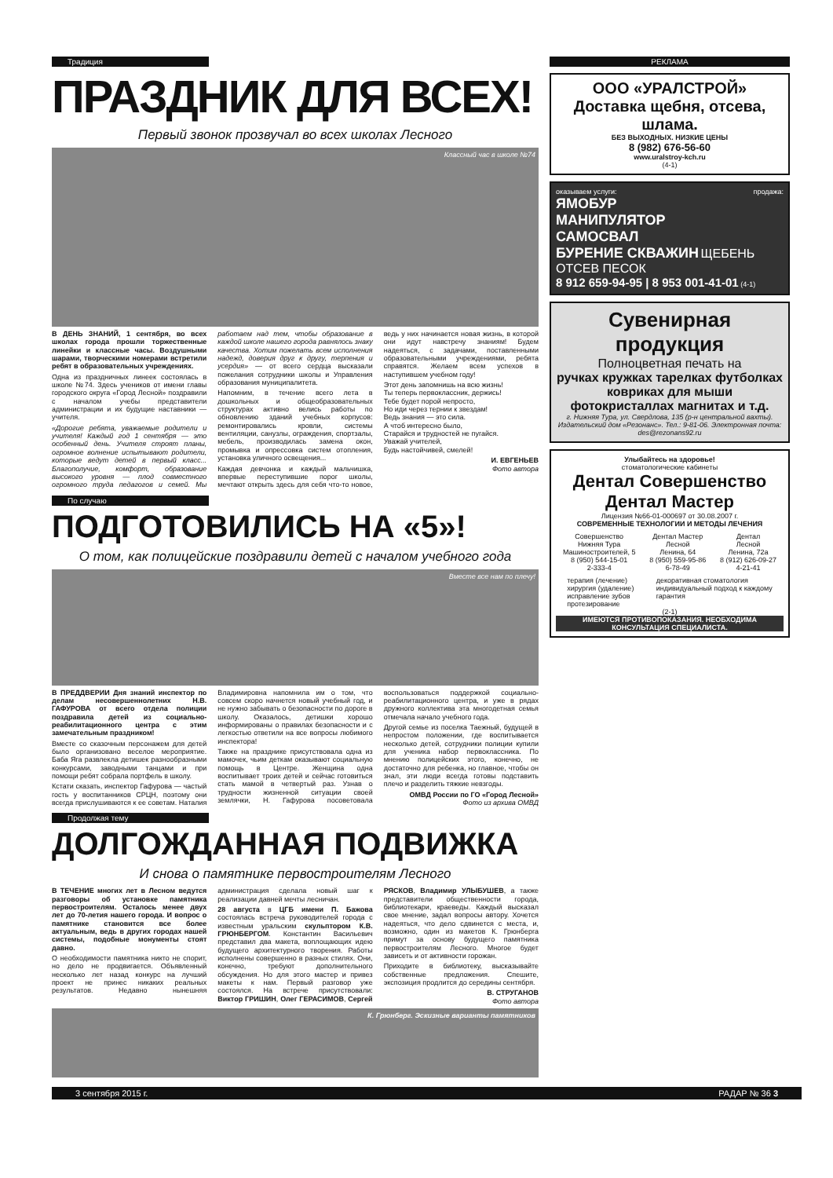Традиция
ПРАЗДНИК ДЛЯ ВСЕХ!
Первый звонок прозвучал во всех школах Лесного
Классный час в школе №74
В ДЕНЬ ЗНАНИЙ, 1 сентября, во всех школах города прошли торжественные линейки и классные часы. Воздушными шарами, творческими номерами встретили ребят в образовательных учреждениях.
Одна из праздничных линеек состоялась в школе №74. Здесь учеников от имени главы городского округа «Город Лесной» поздравили с началом учебы представители администрации и их будущие наставники — учителя.
«Дорогие ребята, уважаемые родители и учителя! Каждый год 1 сентября — это особенный день. Учителя строят планы, огромное волнение испытывают родители, которые ведут детей в первый класс... Благополучие, комфорт, образование высокого уровня — плод совместного огромного труда педагогов и семей. Мы работаем над тем, чтобы образование в каждой школе нашего города равнялось знаку качества. Хотим пожелать всем исполнения надежд, доверия друг к другу, терпения и усердия» — от всего сердца высказали пожелания сотрудники школы и Управления образования муниципалитета.
Напомним, в течение всего лета в дошкольных и общеобразовательных структурах активно велись работы по обновлению зданий учебных корпусов: ремонтировались кровли, системы вентиляции, санузлы, ограждения, спортзалы, мебель, производилась замена окон, промывка и опрессовка систем отопления, установка уличного освещения...
Каждая девчонка и каждый мальчишка, впервые переступившие порог школы, мечтают открыть здесь для себя что-то новое, ведь у них начинается новая жизнь, в которой они идут навстречу знаниям! Будем надеяться, с задачами, поставленными образовательными учреждениями, ребята справятся. Желаем всем успехов в наступившем учебном году!
Этот день запомнишь на всю жизнь!
Ты теперь первоклассник, держись!
Тебе будет порой непросто,
Но иди через тернии к звездам!
Ведь знания — это сила.
А чтоб интересно было,
Старайся и трудностей не пугайся.
Уважай учителей,
Будь настойчивей, смелей!
И. ЕВГЕНЬЕВ
Фото автора
По случаю
ПОДГОТОВИЛИСЬ НА «5»!
О том, как полицейские поздравили детей с началом учебного года
Вместе все нам по плечу!
В ПРЕДДВЕРИИ Дня знаний инспектор по делам несовершеннолетних Н.В. ГАФУРОВА от всего отдела полиции поздравила детей из социально-реабилитационного центра с этим замечательным праздником!
Вместе со сказочным персонажем для детей было организовано веселое мероприятие. Баба Яга развлекла детишек разнообразными конкурсами, заводными танцами и при помощи ребят собрала портфель в школу.
Кстати сказать, инспектор Гафурова — частый гость у воспитанников СРЦН, поэтому они всегда прислушиваются к ее советам. Наталия Владимировна напомнила им о том, что совсем скоро начнется новый учебный год, и не нужно забывать о безопасности по дороге в школу. Оказалось, детишки хорошо информированы о правилах безопасности и с легкостью ответили на все вопросы любимого инспектора!
Также на празднике присутствовала одна из мамочек, чьим деткам оказывают социальную помощь в Центре. Женщина одна воспитывает троих детей и сейчас готовиться стать мамой в четвертый раз. Узнав о трудности жизненной ситуации своей землячки, Н. Гафурова посоветовала воспользоваться поддержкой социально-реабилитационного центра, и уже в рядах дружного коллектива эта многодетная семья отмечала начало учебного года.
Другой семье из поселка Таежный, будущей в непростом положении, где воспитывается несколько детей, сотрудники полиции купили для ученика набор первоклассника. По мнению полицейских этого, конечно, не достаточно для ребенка, но главное, чтобы он знал, эти люди всегда готовы подставить плечо и разделить тяжкие невзгоды.
ОМВД России по ГО «Город Лесной»
Фото из архива ОМВД
Продолжая тему
ДОЛГОЖДАННАЯ ПОДВИЖКА
И снова о памятнике первостроителям Лесного
В ТЕЧЕНИЕ многих лет в Лесном ведутся разговоры об установке памятника первостроителям. Осталось менее двух лет до 70-летия нашего города. И вопрос о памятнике становится все более актуальным, ведь в других городах нашей системы, подобные монументы стоят давно.
О необходимости памятника никто не спорит, но дело не продвигается. Объявленный несколько лет назад конкурс на лучший проект не принес никаких реальных результатов. Недавно нынешняя администрация сделала новый шаг к реализации давней мечты лесничан.
28 августа в ЦГБ имени П. Бажова состоялась встреча руководителей города с известным уральским скульптором К.В. ГРЮНБЕРГОМ. Константин Васильевич представил два макета, воплощающих идею будущего архитектурного творения. Работы исполнены совершенно в разных стилях. Они, конечно, требуют дополнительного обсуждения. Но для этого мастер и привез макеты к нам. Первый разговор уже состоялся. На встрече присутствовали: Виктор ГРИШИН, Олег ГЕРАСИМОВ, Сергей РЯСКОВ, Владимир УЛЫБУШЕВ, а также представители общественности города, библиотекари, краеведы. Каждый высказал свое мнение, задал вопросы автору. Хочется надеяться, что дело сдвинется с места, и, возможно, один из макетов К. Грюнберга примут за основу будущего памятника первостроителям Лесного. Многое будет зависеть и от активности горожан.
Приходите в библиотеку, высказывайте собственные предложения. Спешите, экспозиция продлится до середины сентября.
В. СТРУГАНОВ
Фото автора
К. Грюнберг. Эскизные варианты памятников
РЕКЛАМА
ООО «УРАЛСТРОЙ»
Доставка щебня, отсева, шлама.
БЕЗ ВЫХОДНЫХ. НИЗКИЕ ЦЕНЫ
8 (982) 676-56-60
www.uralstroy-kch.ru
(4-1)
оказываем услуги: продажа:
ЯМОБУР
МАНИПУЛЯТОР
САМОСВАЛ
БУРЕНИЕ СКВАЖИН ЩЕБЕНЬ ОТСЕВ ПЕСОК
8 912 659-94-95 | 8 953 001-41-01 (4-1)
Сувенирная продукция
Полноцветная печать на
ручках кружках тарелках футболках ковриках для мыши фотокристаллах магнитах и т.д.
г. Нижняя Тура, ул. Свердлова, 135 (р-н центральной вахты). Издательский дом «Резонанс». Тел.: 9-81-06. Электронная почта: des@rezonans92.ru
Улыбайтесь на здоровье!
стоматологические кабинеты
Дентал Совершенство Дентал Мастер
Лицензия №66-01-000697 от 30.08.2007 г.
СОВРЕМЕННЫЕ ТЕХНОЛОГИИ И МЕТОДЫ ЛЕЧЕНИЯ
Совершенство
Нижняя Тура
Машиностроителей, 5
8 (950) 544-15-01
2-333-4
Дентал Мастер
Лесной
Ленина, 64
8 (950) 559-95-86
6-78-49
Дентал
Лесной
Ленина, 72а
8 (912) 626-09-27
4-21-41
терапия (лечение)
хирургия (удаление)
исправление зубов
протезирование
декоративная стоматология
индивидуальный подход к каждому
гарантия
(2-1)
ИМЕЮТСЯ ПРОТИВОПОКАЗАНИЯ. НЕОБХОДИМА КОНСУЛЬТАЦИЯ СПЕЦИАЛИСТА.
3 сентября 2015 г. РАДАР № 36 3